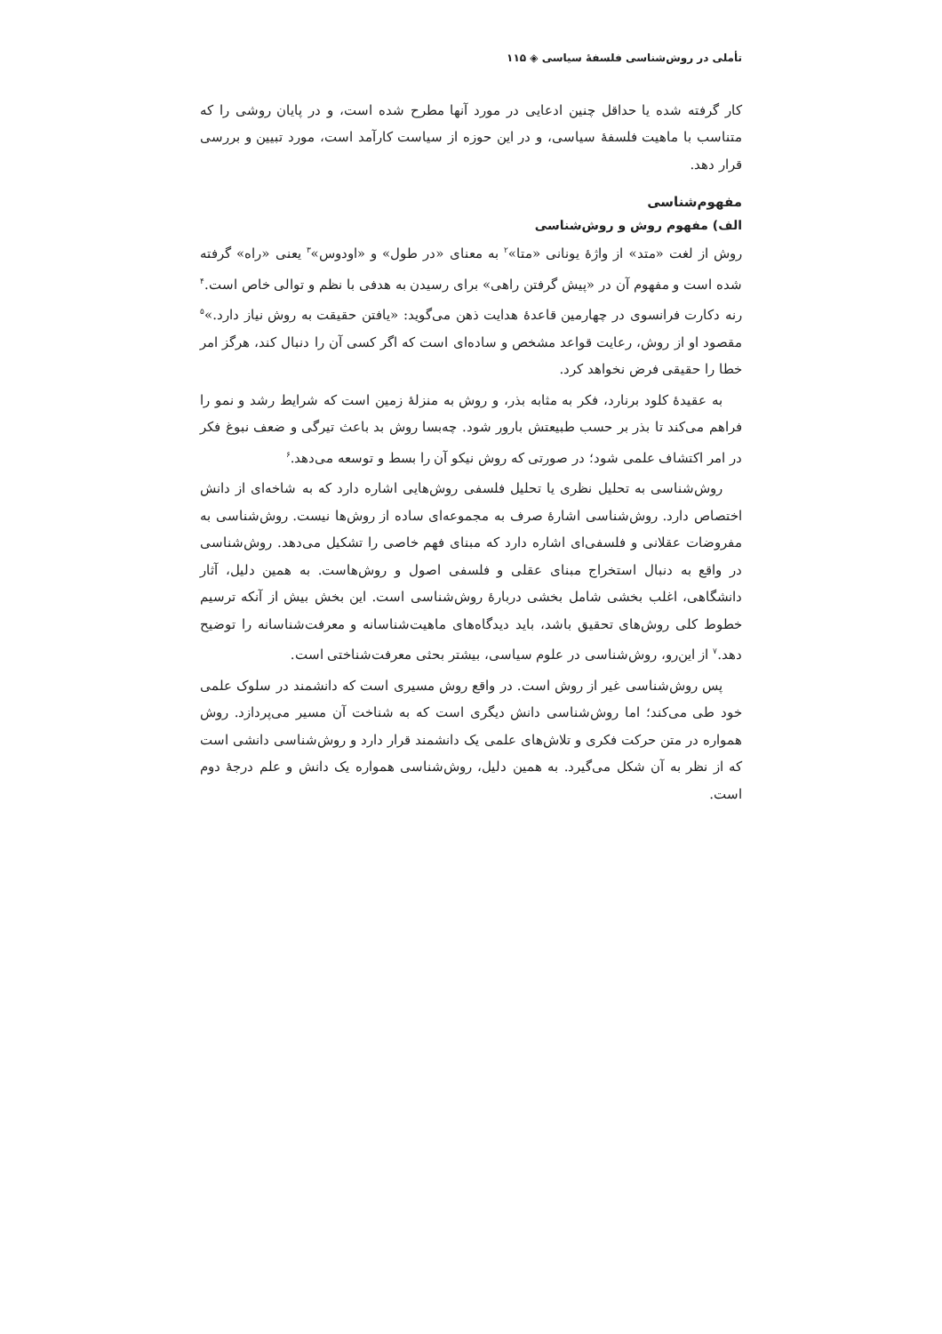تأملی در روش‌شناسی فلسفهٔ سیاسی ◈ ۱۱۵
کار گرفته شده یا حداقل چنین ادعایی در مورد آنها مطرح شده است، و در پایان روشی را که متناسب با ماهیت فلسفهٔ سیاسی، و در این حوزه از سیاست کارآمد است، مورد تبیین و بررسی قرار دهد.
مفهوم‌شناسی
الف) مفهوم روش و روش‌شناسی
روش از لغت «متد» از واژهٔ یونانی «متا»<sup>۲</sup> به معنای «در طول» و «اودوس»<sup>۳</sup> یعنی «راه» گرفته شده است و مفهوم آن در «پیش گرفتن راهی» برای رسیدن به هدفی با نظم و توالی خاص است.<sup>۴</sup> رنه دکارت فرانسوی در چهارمین قاعدهٔ هدایت ذهن می‌گوید: «یافتن حقیقت به روش نیاز دارد.»<sup>۵</sup> مقصود او از روش، رعایت قواعد مشخص و ساده‌ای است که اگر کسی آن را دنبال کند، هرگز امر خطا را حقیقی فرض نخواهد کرد.
به عقیدهٔ کلود برنارد، فکر به مثابه بذر، و روش به منزلهٔ زمین است که شرایط رشد و نمو را فراهم می‌کند تا بذر بر حسب طبیعتش بارور شود. چه‌بسا روش بد باعث تیرگی و ضعف نبوغ فکر در امر اکتشاف علمی شود؛ در صورتی که روش نیکو آن را بسط و توسعه می‌دهد.<sup>۶</sup>
روش‌شناسی به تحلیل نظری یا تحلیل فلسفی روش‌هایی اشاره دارد که به شاخه‌ای از دانش اختصاص دارد. روش‌شناسی اشارهٔ صرف به مجموعه‌ای ساده از روش‌ها نیست. روش‌شناسی به مفروضات عقلانی و فلسفی‌ای اشاره دارد که مبنای فهم خاصی را تشکیل می‌دهد. روش‌شناسی در واقع به دنبال استخراج مبنای عقلی و فلسفی اصول و روش‌هاست. به همین دلیل، آثار دانشگاهی، اغلب بخشی شامل بخشی دربارهٔ روش‌شناسی است. این بخش بیش از آنکه ترسیم خطوط کلی روش‌های تحقیق باشد، باید دیدگاه‌های ماهیت‌شناسانه و معرفت‌شناسانه را توضیح دهد.<sup>۷</sup> از این‌رو، روش‌شناسی در علوم سیاسی، بیشتر بحثی معرفت‌شناختی است.
پس روش‌شناسی غیر از روش است. در واقع روش مسیری است که دانشمند در سلوک علمی خود طی می‌کند؛ اما روش‌شناسی دانش دیگری است که به شناخت آن مسیر می‌پردازد. روش همواره در متن حرکت فکری و تلاش‌های علمی یک دانشمند قرار دارد و روش‌شناسی دانشی است که از نظر به آن شکل می‌گیرد. به همین دلیل، روش‌شناسی همواره یک دانش و علم درجهٔ دوم است.